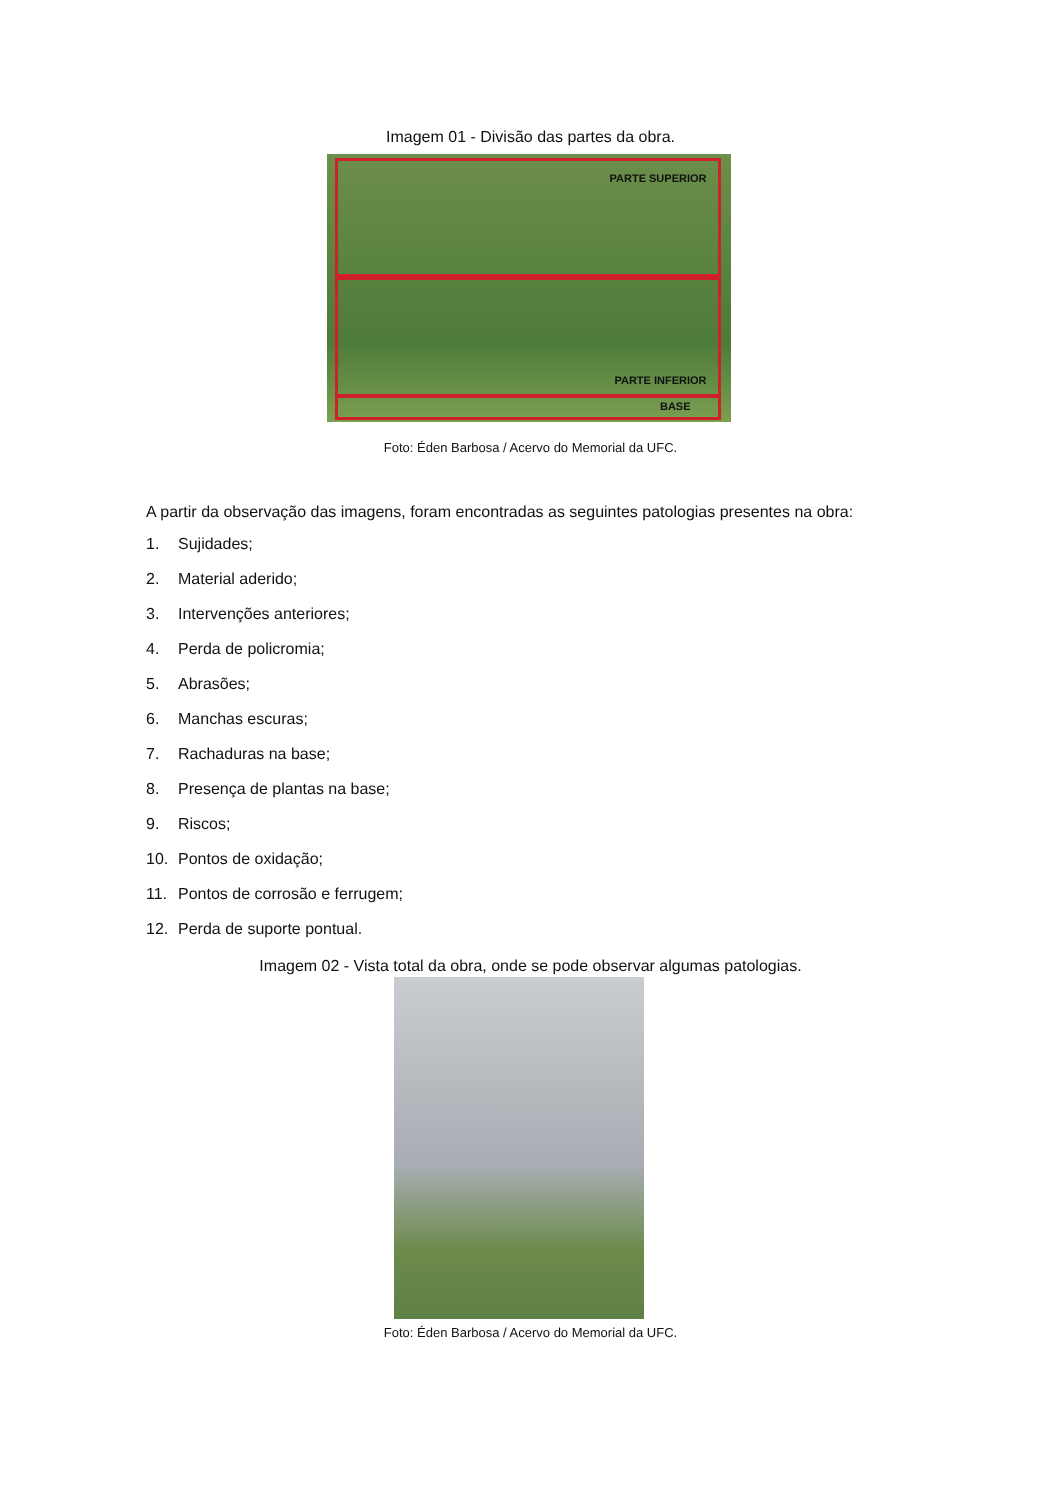Imagem 01 - Divisão das partes da obra.
PARTE SUPERIOR
PARTE INFERIOR
BASE
Foto: Éden Barbosa / Acervo do Memorial da UFC.
A partir da observação das imagens, foram encontradas as seguintes patologias presentes na obra:
1. Sujidades;
2. Material aderido;
3. Intervenções anteriores;
4. Perda de policromia;
5. Abrasões;
6. Manchas escuras;
7. Rachaduras na base;
8. Presença de plantas na base;
9. Riscos;
10. Pontos de oxidação;
11. Pontos de corrosão e ferrugem;
12. Perda de suporte pontual.
Imagem 02 - Vista total da obra, onde se pode observar algumas patologias.
Foto: Éden Barbosa / Acervo do Memorial da UFC.